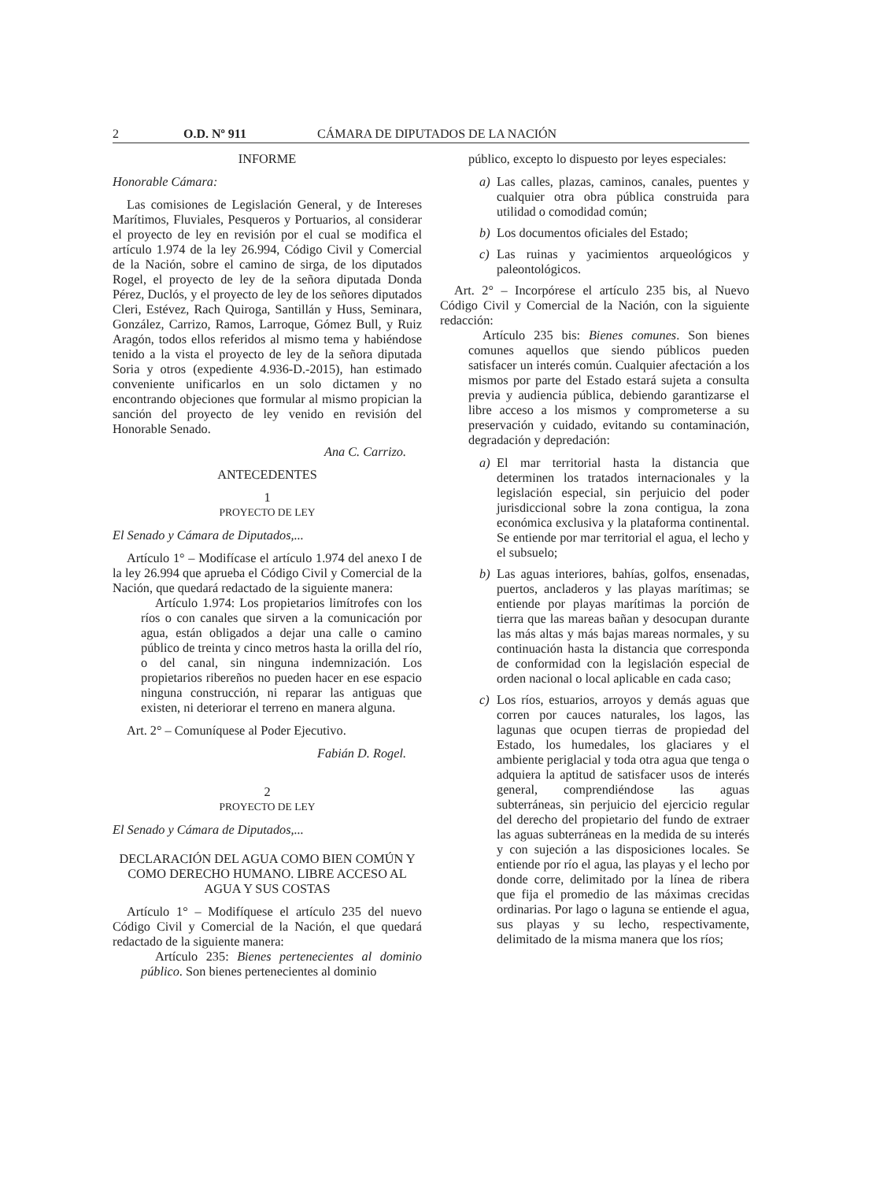2 O.D. Nº 911 CÁMARA DE DIPUTADOS DE LA NACIÓN
INFORME
Honorable Cámara:
Las comisiones de Legislación General, y de Intereses Marítimos, Fluviales, Pesqueros y Portuarios, al considerar el proyecto de ley en revisión por el cual se modifica el artículo 1.974 de la ley 26.994, Código Civil y Comercial de la Nación, sobre el camino de sirga, de los diputados Rogel, el proyecto de ley de la señora diputada Donda Pérez, Duclós, y el proyecto de ley de los señores diputados Cleri, Estévez, Rach Quiroga, Santillán y Huss, Seminara, González, Carrizo, Ramos, Larroque, Gómez Bull, y Ruiz Aragón, todos ellos referidos al mismo tema y habiéndose tenido a la vista el proyecto de ley de la señora diputada Soria y otros (expediente 4.936-D.-2015), han estimado conveniente unificarlos en un solo dictamen y no encontrando objeciones que formular al mismo propician la sanción del proyecto de ley venido en revisión del Honorable Senado.
Ana C. Carrizo.
ANTECEDENTES
1
PROYECTO DE LEY
El Senado y Cámara de Diputados,...
Artículo 1° – Modifícase el artículo 1.974 del anexo I de la ley 26.994 que aprueba el Código Civil y Comercial de la Nación, que quedará redactado de la siguiente manera:
Artículo 1.974: Los propietarios limítrofes con los ríos o con canales que sirven a la comunicación por agua, están obligados a dejar una calle o camino público de treinta y cinco metros hasta la orilla del río, o del canal, sin ninguna indemnización. Los propietarios ribereños no pueden hacer en ese espacio ninguna construcción, ni reparar las antiguas que existen, ni deteriorar el terreno en manera alguna.
Art. 2° – Comuníquese al Poder Ejecutivo.
Fabián D. Rogel.
2
PROYECTO DE LEY
El Senado y Cámara de Diputados,...
DECLARACIÓN DEL AGUA COMO BIEN COMÚN Y COMO DERECHO HUMANO. LIBRE ACCESO AL AGUA Y SUS COSTAS
Artículo 1° – Modifíquese el artículo 235 del nuevo Código Civil y Comercial de la Nación, el que quedará redactado de la siguiente manera:
Artículo 235: Bienes pertenecientes al dominio público. Son bienes pertenecientes al dominio
público, excepto lo dispuesto por leyes especiales:
a) Las calles, plazas, caminos, canales, puentes y cualquier otra obra pública construida para utilidad o comodidad común;
b) Los documentos oficiales del Estado;
c) Las ruinas y yacimientos arqueológicos y paleontológicos.
Art. 2° – Incorpórese el artículo 235 bis, al Nuevo Código Civil y Comercial de la Nación, con la siguiente redacción:
Artículo 235 bis: Bienes comunes. Son bienes comunes aquellos que siendo públicos pueden satisfacer un interés común. Cualquier afectación a los mismos por parte del Estado estará sujeta a consulta previa y audiencia pública, debiendo garantizarse el libre acceso a los mismos y comprometerse a su preservación y cuidado, evitando su contaminación, degradación y depredación:
a) El mar territorial hasta la distancia que determinen los tratados internacionales y la legislación especial, sin perjuicio del poder jurisdiccional sobre la zona contigua, la zona económica exclusiva y la plataforma continental. Se entiende por mar territorial el agua, el lecho y el subsuelo;
b) Las aguas interiores, bahías, golfos, ensenadas, puertos, ancladeros y las playas marítimas; se entiende por playas marítimas la porción de tierra que las mareas bañan y desocupan durante las más altas y más bajas mareas normales, y su continuación hasta la distancia que corresponda de conformidad con la legislación especial de orden nacional o local aplicable en cada caso;
c) Los ríos, estuarios, arroyos y demás aguas que corren por cauces naturales, los lagos, las lagunas que ocupen tierras de propiedad del Estado, los humedales, los glaciares y el ambiente periglacial y toda otra agua que tenga o adquiera la aptitud de satisfacer usos de interés general, comprendiéndose las aguas subterráneas, sin perjuicio del ejercicio regular del derecho del propietario del fundo de extraer las aguas subterráneas en la medida de su interés y con sujeción a las disposiciones locales. Se entiende por río el agua, las playas y el lecho por donde corre, delimitado por la línea de ribera que fija el promedio de las máximas crecidas ordinarias. Por lago o laguna se entiende el agua, sus playas y su lecho, respectivamente, delimitado de la misma manera que los ríos;